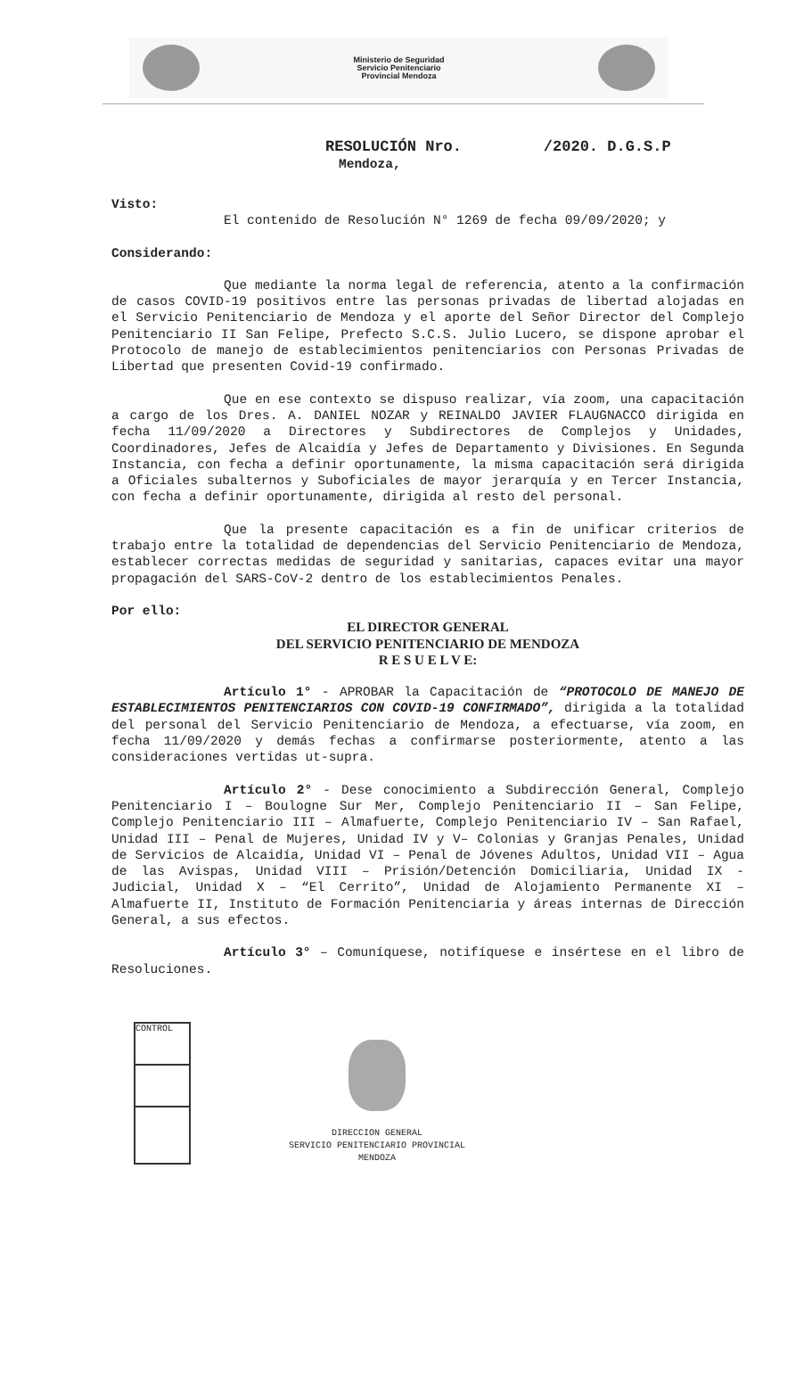Ministerio de Seguridad
Servicio Penitenciario
Provincial Mendoza
RESOLUCIÓN Nro. /2020. D.G.S.P
Mendoza,
Visto:
El contenido de Resolución N° 1269 de fecha 09/09/2020; y
Considerando:
Que mediante la norma legal de referencia, atento a la confirmación de casos COVID-19 positivos entre las personas privadas de libertad alojadas en el Servicio Penitenciario de Mendoza y el aporte del Señor Director del Complejo Penitenciario II San Felipe, Prefecto S.C.S. Julio Lucero, se dispone aprobar el Protocolo de manejo de establecimientos penitenciarios con Personas Privadas de Libertad que presenten Covid-19 confirmado.
Que en ese contexto se dispuso realizar, vía zoom, una capacitación a cargo de los Dres. A. DANIEL NOZAR y REINALDO JAVIER FLAUGNACCO dirigida en fecha 11/09/2020 a Directores y Subdirectores de Complejos y Unidades, Coordinadores, Jefes de Alcaidía y Jefes de Departamento y Divisiones. En Segunda Instancia, con fecha a definir oportunamente, la misma capacitación será dirigida a Oficiales subalternos y Suboficiales de mayor jerarquía y en Tercer Instancia, con fecha a definir oportunamente, dirigida al resto del personal.
Que la presente capacitación es a fin de unificar criterios de trabajo entre la totalidad de dependencias del Servicio Penitenciario de Mendoza, establecer correctas medidas de seguridad y sanitarias, capaces evitar una mayor propagación del SARS-CoV-2 dentro de los establecimientos Penales.
Por ello:
EL DIRECTOR GENERAL
DEL SERVICIO PENITENCIARIO DE MENDOZA
R E S U E L V E:
Artículo 1° - APROBAR la Capacitación de “PROTOCOLO DE MANEJO DE ESTABLECIMIENTOS PENITENCIARIOS CON COVID-19 CONFIRMADO”, dirigida a la totalidad del personal del Servicio Penitenciario de Mendoza, a efectuarse, vía zoom, en fecha 11/09/2020 y demás fechas a confirmarse posteriormente, atento a las consideraciones vertidas ut-supra.
Artículo 2° - Dese conocimiento a Subdirección General, Complejo Penitenciario I – Boulogne Sur Mer, Complejo Penitenciario II – San Felipe, Complejo Penitenciario III – Almafuerte, Complejo Penitenciario IV – San Rafael, Unidad III – Penal de Mujeres, Unidad IV y V– Colonias y Granjas Penales, Unidad de Servicios de Alcaidía, Unidad VI – Penal de Jóvenes Adultos, Unidad VII – Agua de las Avispas, Unidad VIII – Prisión/Detención Domiciliaria, Unidad IX - Judicial, Unidad X – “El Cerrito”, Unidad de Alojamiento Permanente XI – Almafuerte II, Instituto de Formación Penitenciaria y áreas internas de Dirección General, a sus efectos.
Artículo 3° – Comuníquese, notifíquese e insértese en el libro de Resoluciones.
CONTROL
DIRECCION GENERAL
SERVICIO PENITENCIARIO PROVINCIAL
MENDOZA